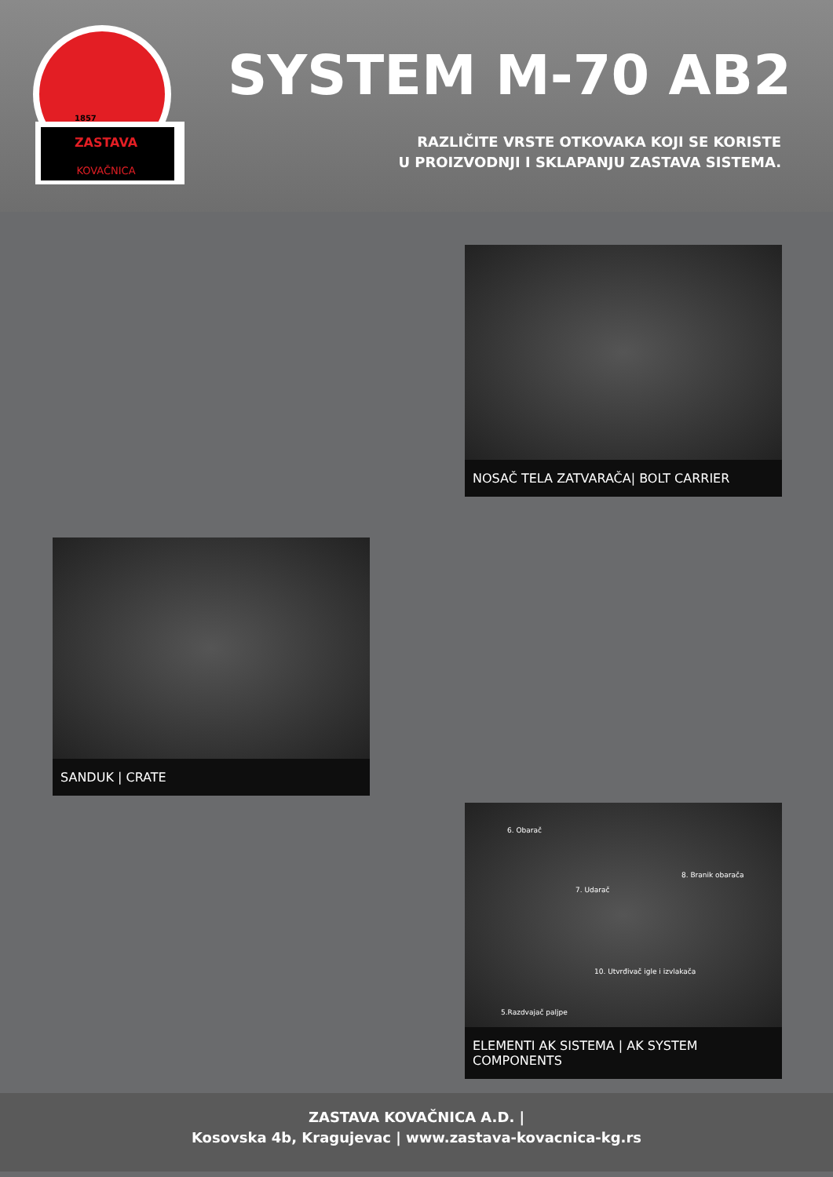ZASTAVA
KOVAČNICA
1857
SYSTEM M-70 AB2
RAZLIČITE VRSTE OTKOVAKA KOJI SE KORISTE
U PROIZVODNJI I SKLAPANJU ZASTAVA SISTEMA.
NOSAČ TELA ZATVARAČA| BOLT CARRIER
SANDUK | CRATE
6. Obarač
8. Branik obarača
7. Udarač
10. Utvrđivač igle i izvlakača
5.Razdvajač paljpe
ELEMENTI AK SISTEMA | AK SYSTEM COMPONENTS
ZASTAVA KOVAČNICA A.D. |
Kosovska 4b, Kragujevac | www.zastava-kovacnica-kg.rs